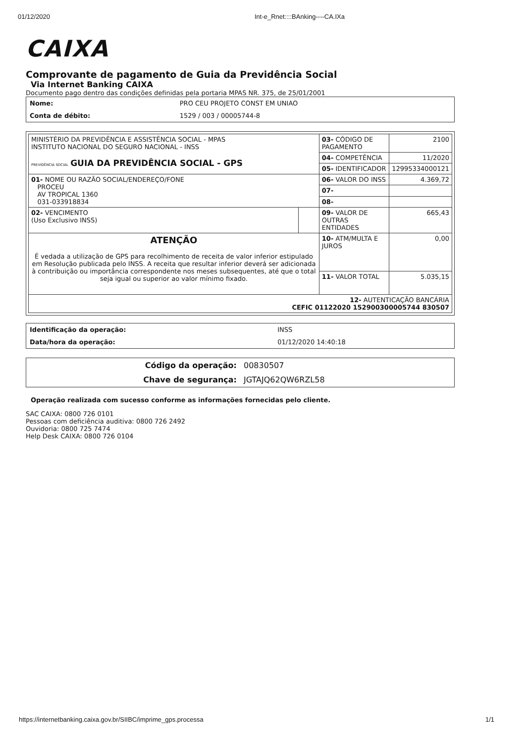01/12/2020 Int-e_Rnet::::BAnking----CA.IXa
CAIXA
Comprovante de pagamento de Guia da Previdência Social
Via Internet Banking CAIXA
Documento pago dentro das condições definidas pela portaria MPAS NR. 375, de 25/01/2001
| Nome: | PRO CEU PROJETO CONST EM UNIAO |
| Conta de débito: | 1529 / 003 / 00005744-8 |
| MINISTÉRIO DA PREVIDÊNCIA E ASSISTÊNCIA SOCIAL - MPAS INSTITUTO NACIONAL DO SEGURO NACIONAL - INSS PREVIDÊNCIA SOCIAL GUIA DA PREVIDÊNCIA SOCIAL - GPS | | 03- CÓDIGO DE PAGAMENTO | 2100 |
| | | 04- COMPETÊNCIA | 11/2020 |
| | | 05- IDENTIFICADOR | 12995334000121 |
| 01- NOME OU RAZÃO SOCIAL/ENDEREÇO/FONE PROCEU AV TROPICAL 1360 031-033918834 | | 06- VALOR DO INSS | 4.369,72 |
| | | 07- | |
| | | 08- | |
| 02- VENCIMENTO (Uso Exclusivo INSS) | | 09- VALOR DE OUTRAS ENTIDADES | 665,43 |
| ATENÇÃO É vedada a utilização de GPS para recolhimento de receita de valor inferior estipulado em Resolução publicada pelo INSS. A receita que resultar inferior deverá ser adicionada à contribuição ou importância correspondente nos meses subsequentes, até que o total seja igual ou superior ao valor mínimo fixado. | | 10- ATM/MULTA E JUROS | 0,00 |
| | | 11- VALOR TOTAL | 5.035,15 |
| 12- AUTENTICAÇÃO BANCÁRIA CEFIC 01122020 152900300005744 830507 | | | |
| Identificação da operação: | INSS |
| Data/hora da operação: | 01/12/2020 14:40:18 |
| Código da operação: | 00830507 |
| Chave de segurança: | JGTAJQ62QW6RZL58 |
Operação realizada com sucesso conforme as informações fornecidas pelo cliente.
SAC CAIXA: 0800 726 0101
Pessoas com deficiência auditiva: 0800 726 2492
Ouvidoria: 0800 725 7474
Help Desk CAIXA: 0800 726 0104
https://internetbanking.caixa.gov.br/SIIBC/imprime_gps.processa 1/1